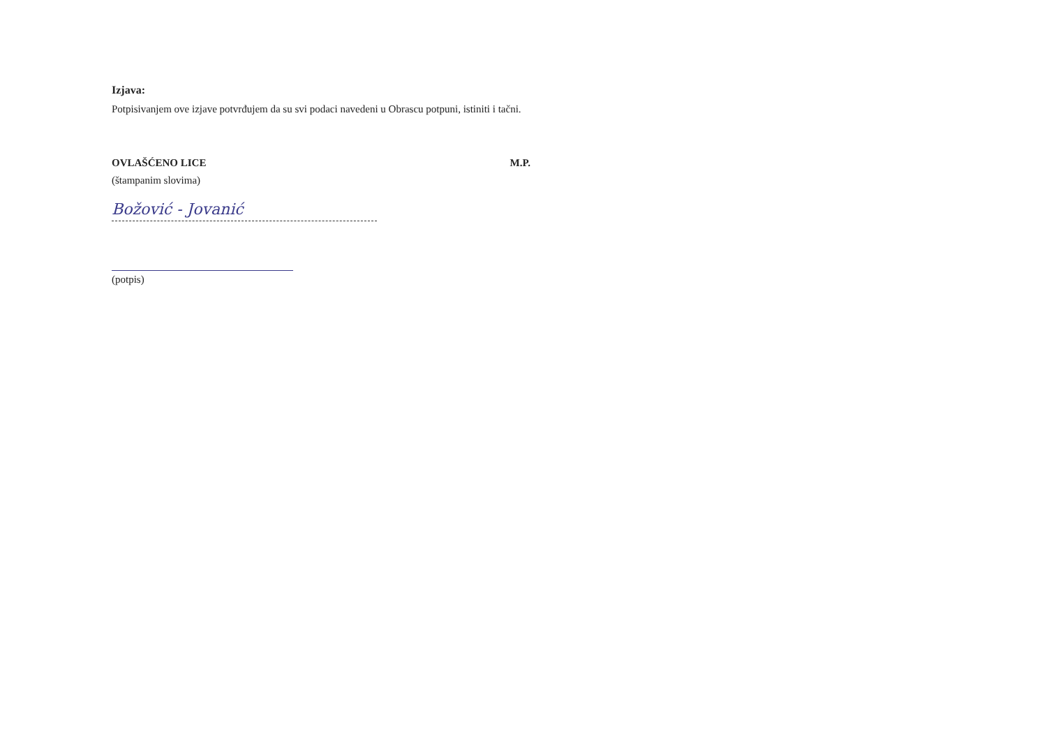Izjava:
Potpisivanjem ove izjave potvrđujem da su svi podaci navedeni u Obrascu potpuni, istiniti i tačni.
OVLAŠĆENO LICE
(štampanim slovima)
M.P.
Božović - Jovanić
(potpis)